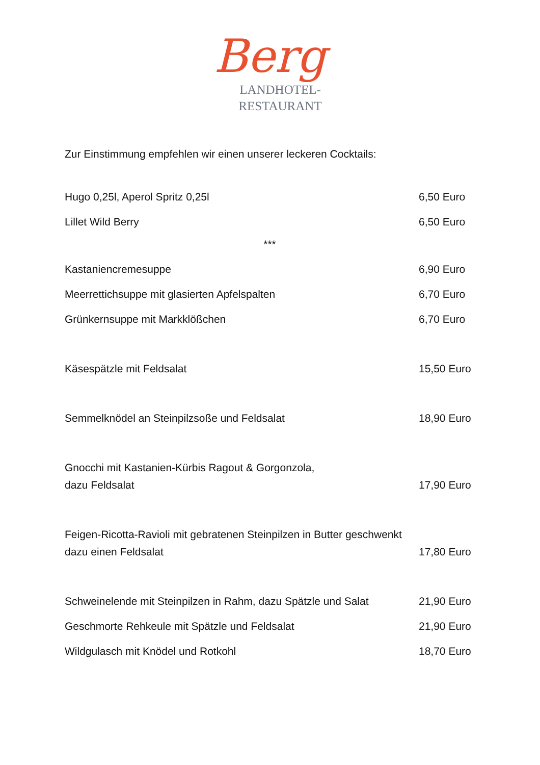Berg
LANDHOTEL-
RESTAURANT
Zur Einstimmung empfehlen wir einen unserer leckeren Cocktails:
Hugo 0,25l, Aperol Spritz 0,25l 6,50 Euro
Lillet Wild Berry 6,50 Euro
***
Kastaniencremesuppe 6,90 Euro
Meerrettichsuppe mit glasierten Apfelspalten 6,70 Euro
Grünkernsuppe mit Markklößchen 6,70 Euro
Käsespätzle mit Feldsalat 15,50 Euro
Semmelknödel an Steinpilzsoße und Feldsalat 18,90 Euro
Gnocchi mit Kastanien-Kürbis Ragout & Gorgonzola,
dazu Feldsalat 17,90 Euro
Feigen-Ricotta-Ravioli mit gebratenen Steinpilzen in Butter geschwenkt
dazu einen Feldsalat 17,80 Euro
Schweinelende mit Steinpilzen in Rahm, dazu Spätzle und Salat 21,90 Euro
Geschmorte Rehkeule mit Spätzle und Feldsalat 21,90 Euro
Wildgulasch mit Knödel und Rotkohl 18,70 Euro